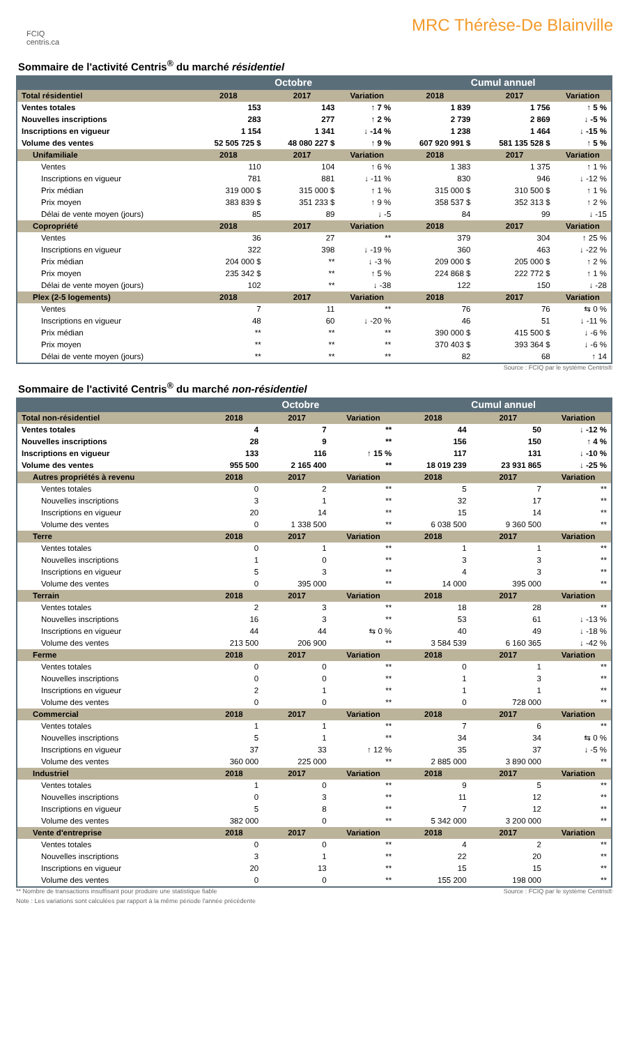FCIQ
centris.ca
MRC Thérèse-De Blainville
Sommaire de l'activité Centris<sup>®</sup> du marché résidentiel
| | Octobre | | | Cumul annuel | | |
| --- | --- | --- | --- | --- | --- | --- |
| Total résidentiel | 2018 | 2017 | Variation | 2018 | 2017 | Variation |
| Ventes totales | 153 | 143 | ↑ 7 % | 1 839 | 1 756 | ↑ 5 % |
| Nouvelles inscriptions | 283 | 277 | ↑ 2 % | 2 739 | 2 869 | ↓ -5 % |
| Inscriptions en vigueur | 1 154 | 1 341 | ↓ -14 % | 1 238 | 1 464 | ↓ -15 % |
| Volume des ventes | 52 505 725 $ | 48 080 227 $ | ↑ 9 % | 607 920 991 $ | 581 135 528 $ | ↑ 5 % |
| Unifamiliale | 2018 | 2017 | Variation | 2018 | 2017 | Variation |
| Ventes | 110 | 104 | ↑ 6 % | 1 383 | 1 375 | ↑ 1 % |
| Inscriptions en vigueur | 781 | 881 | ↓ -11 % | 830 | 946 | ↓ -12 % |
| Prix médian | 319 000 $ | 315 000 $ | ↑ 1 % | 315 000 $ | 310 500 $ | ↑ 1 % |
| Prix moyen | 383 839 $ | 351 233 $ | ↑ 9 % | 358 537 $ | 352 313 $ | ↑ 2 % |
| Délai de vente moyen (jours) | 85 | 89 | ↓ -5 | 84 | 99 | ↓ -15 |
| Copropriété | 2018 | 2017 | Variation | 2018 | 2017 | Variation |
| Ventes | 36 | 27 | ** | 379 | 304 | ↑ 25 % |
| Inscriptions en vigueur | 322 | 398 | ↓ -19 % | 360 | 463 | ↓ -22 % |
| Prix médian | 204 000 $ | ** | ↓ -3 % | 209 000 $ | 205 000 $ | ↑ 2 % |
| Prix moyen | 235 342 $ | ** | ↑ 5 % | 224 868 $ | 222 772 $ | ↑ 1 % |
| Délai de vente moyen (jours) | 102 | ** | ↓ -38 | 122 | 150 | ↓ -28 |
| Plex (2-5 logements) | 2018 | 2017 | Variation | 2018 | 2017 | Variation |
| Ventes | 7 | 11 | ** | 76 | 76 | ⇆ 0 % |
| Inscriptions en vigueur | 48 | 60 | ↓ -20 % | 46 | 51 | ↓ -11 % |
| Prix médian | ** | ** | ** | 390 000 $ | 415 500 $ | ↓ -6 % |
| Prix moyen | ** | ** | ** | 370 403 $ | 393 364 $ | ↓ -6 % |
| Délai de vente moyen (jours) | ** | ** | ** | 82 | 68 | ↑ 14 |
Source : FCIQ par le système Centris®
Sommaire de l'activité Centris<sup>®</sup> du marché non-résidentiel
| | Octobre | | | Cumul annuel | | |
| --- | --- | --- | --- | --- | --- | --- |
| Total non-résidentiel | 2018 | 2017 | Variation | 2018 | 2017 | Variation |
| Ventes totales | 4 | 7 | ** | 44 | 50 | ↓ -12 % |
| Nouvelles inscriptions | 28 | 9 | ** | 156 | 150 | ↑ 4 % |
| Inscriptions en vigueur | 133 | 116 | ↑ 15 % | 117 | 131 | ↓ -10 % |
| Volume des ventes | 955 500 | 2 165 400 | ** | 18 019 239 | 23 931 865 | ↓ -25 % |
| Autres propriétés à revenu | 2018 | 2017 | Variation | 2018 | 2017 | Variation |
| Ventes totales | 0 | 2 | ** | 5 | 7 | ** |
| Nouvelles inscriptions | 3 | 1 | ** | 32 | 17 | ** |
| Inscriptions en vigueur | 20 | 14 | ** | 15 | 14 | ** |
| Volume des ventes | 0 | 1 338 500 | ** | 6 038 500 | 9 360 500 | ** |
| Terre | 2018 | 2017 | Variation | 2018 | 2017 | Variation |
| Ventes totales | 0 | 1 | ** | 1 | 1 | ** |
| Nouvelles inscriptions | 1 | 0 | ** | 3 | 3 | ** |
| Inscriptions en vigueur | 5 | 3 | ** | 4 | 3 | ** |
| Volume des ventes | 0 | 395 000 | ** | 14 000 | 395 000 | ** |
| Terrain | 2018 | 2017 | Variation | 2018 | 2017 | Variation |
| Ventes totales | 2 | 3 | ** | 18 | 28 | ** |
| Nouvelles inscriptions | 16 | 3 | ** | 53 | 61 | ↓ -13 % |
| Inscriptions en vigueur | 44 | 44 | ⇆ 0 % | 40 | 49 | ↓ -18 % |
| Volume des ventes | 213 500 | 206 900 | ** | 3 584 539 | 6 160 365 | ↓ -42 % |
| Ferme | 2018 | 2017 | Variation | 2018 | 2017 | Variation |
| Ventes totales | 0 | 0 | ** | 0 | 1 | ** |
| Nouvelles inscriptions | 0 | 0 | ** | 1 | 3 | ** |
| Inscriptions en vigueur | 2 | 1 | ** | 1 | 1 | ** |
| Volume des ventes | 0 | 0 | ** | 0 | 728 000 | ** |
| Commercial | 2018 | 2017 | Variation | 2018 | 2017 | Variation |
| Ventes totales | 1 | 1 | ** | 7 | 6 | ** |
| Nouvelles inscriptions | 5 | 1 | ** | 34 | 34 | ⇆ 0 % |
| Inscriptions en vigueur | 37 | 33 | ↑ 12 % | 35 | 37 | ↓ -5 % |
| Volume des ventes | 360 000 | 225 000 | ** | 2 885 000 | 3 890 000 | ** |
| Industriel | 2018 | 2017 | Variation | 2018 | 2017 | Variation |
| Ventes totales | 1 | 0 | ** | 9 | 5 | ** |
| Nouvelles inscriptions | 0 | 3 | ** | 11 | 12 | ** |
| Inscriptions en vigueur | 5 | 8 | ** | 7 | 12 | ** |
| Volume des ventes | 382 000 | 0 | ** | 5 342 000 | 3 200 000 | ** |
| Vente d'entreprise | 2018 | 2017 | Variation | 2018 | 2017 | Variation |
| Ventes totales | 0 | 0 | ** | 4 | 2 | ** |
| Nouvelles inscriptions | 3 | 1 | ** | 22 | 20 | ** |
| Inscriptions en vigueur | 20 | 13 | ** | 15 | 15 | ** |
| Volume des ventes | 0 | 0 | ** | 155 200 | 198 000 | ** |
** Nombre de transactions insuffisant pour produire une statistique fiable Source : FCIQ par le système Centris®
Note : Les variations sont calculées par rapport à la même période l'année précédente